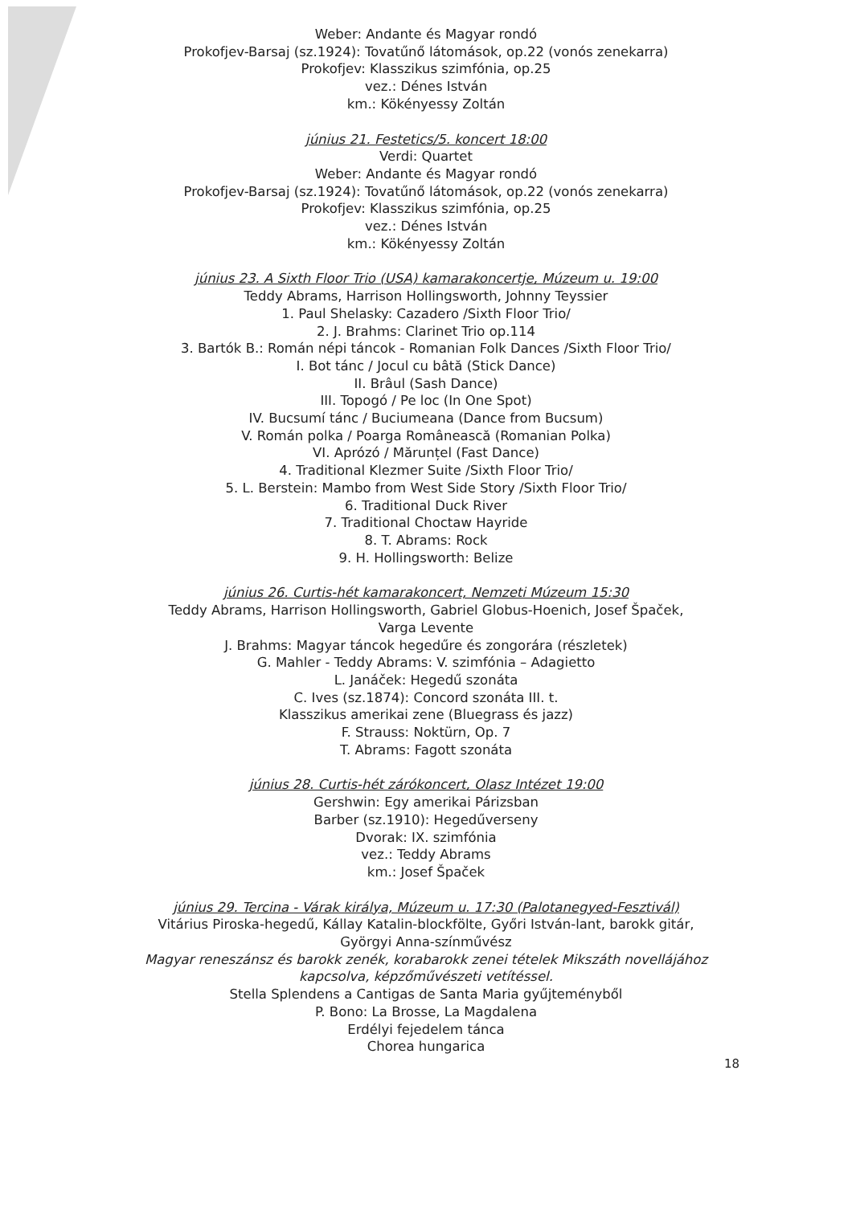Weber: Andante és Magyar rondó
Prokofjev-Barsaj (sz.1924): Tovatűnő látomások, op.22 (vonós zenekarra)
Prokofjev: Klasszikus szimfónia, op.25
vez.: Dénes István
km.: Kökényessy Zoltán
június 21. Festetics/5. koncert 18:00
Verdi: Quartet
Weber: Andante és Magyar rondó
Prokofjev-Barsaj (sz.1924): Tovatűnő látomások, op.22 (vonós zenekarra)
Prokofjev: Klasszikus szimfónia, op.25
vez.: Dénes István
km.: Kökényessy Zoltán
június 23. A Sixth Floor Trio (USA) kamarakoncertje, Múzeum u. 19:00
Teddy Abrams, Harrison Hollingsworth, Johnny Teyssier
1. Paul Shelasky: Cazadero /Sixth Floor Trio/
2. J. Brahms: Clarinet Trio op.114
3. Bartók B.: Román népi táncok - Romanian Folk Dances /Sixth Floor Trio/
I. Bot tánc / Jocul cu bâtă (Stick Dance)
II. Brâul (Sash Dance)
III. Topogó / Pe loc (In One Spot)
IV. Bucsumí tánc / Buciumeana (Dance from Bucsum)
V. Román polka / Poarga Românească (Romanian Polka)
VI. Aprózó / Mărunțel (Fast Dance)
4. Traditional Klezmer Suite /Sixth Floor Trio/
5. L. Berstein: Mambo from West Side Story /Sixth Floor Trio/
6. Traditional Duck River
7. Traditional Choctaw Hayride
8. T. Abrams: Rock
9. H. Hollingsworth: Belize
június 26. Curtis-hét kamarakoncert, Nemzeti Múzeum 15:30
Teddy Abrams, Harrison Hollingsworth, Gabriel Globus-Hoenich, Josef Špaček,
Varga Levente
J. Brahms: Magyar táncok hegedűre és zongorára (részletek)
G. Mahler - Teddy Abrams: V. szimfónia – Adagietto
L. Janáček: Hegedű szonáta
C. Ives (sz.1874): Concord szonáta III. t.
Klasszikus amerikai zene (Bluegrass és jazz)
F. Strauss: Noktürn, Op. 7
T. Abrams: Fagott szonáta
június 28. Curtis-hét zárókoncert, Olasz Intézet 19:00
Gershwin: Egy amerikai Párizsban
Barber (sz.1910): Hegedűverseny
Dvorak: IX. szimfónia
vez.: Teddy Abrams
km.: Josef Špaček
június 29. Tercina - Várak királya, Múzeum u. 17:30 (Palotanegyed-Fesztivál)
Vitárius Piroska-hegedű, Kállay Katalin-blockfölte, Győri István-lant, barokk gitár,
Györgyi Anna-színművész
Magyar reneszánsz és barokk zenék, korabarokk zenei tételek Mikszáth novellájához
kapcsolva, képzőművészeti vetítéssel.
Stella Splendens a Cantigas de Santa Maria gyűjteményből
P. Bono: La Brosse, La Magdalena
Erdélyi fejedelem tánca
Chorea hungarica
18